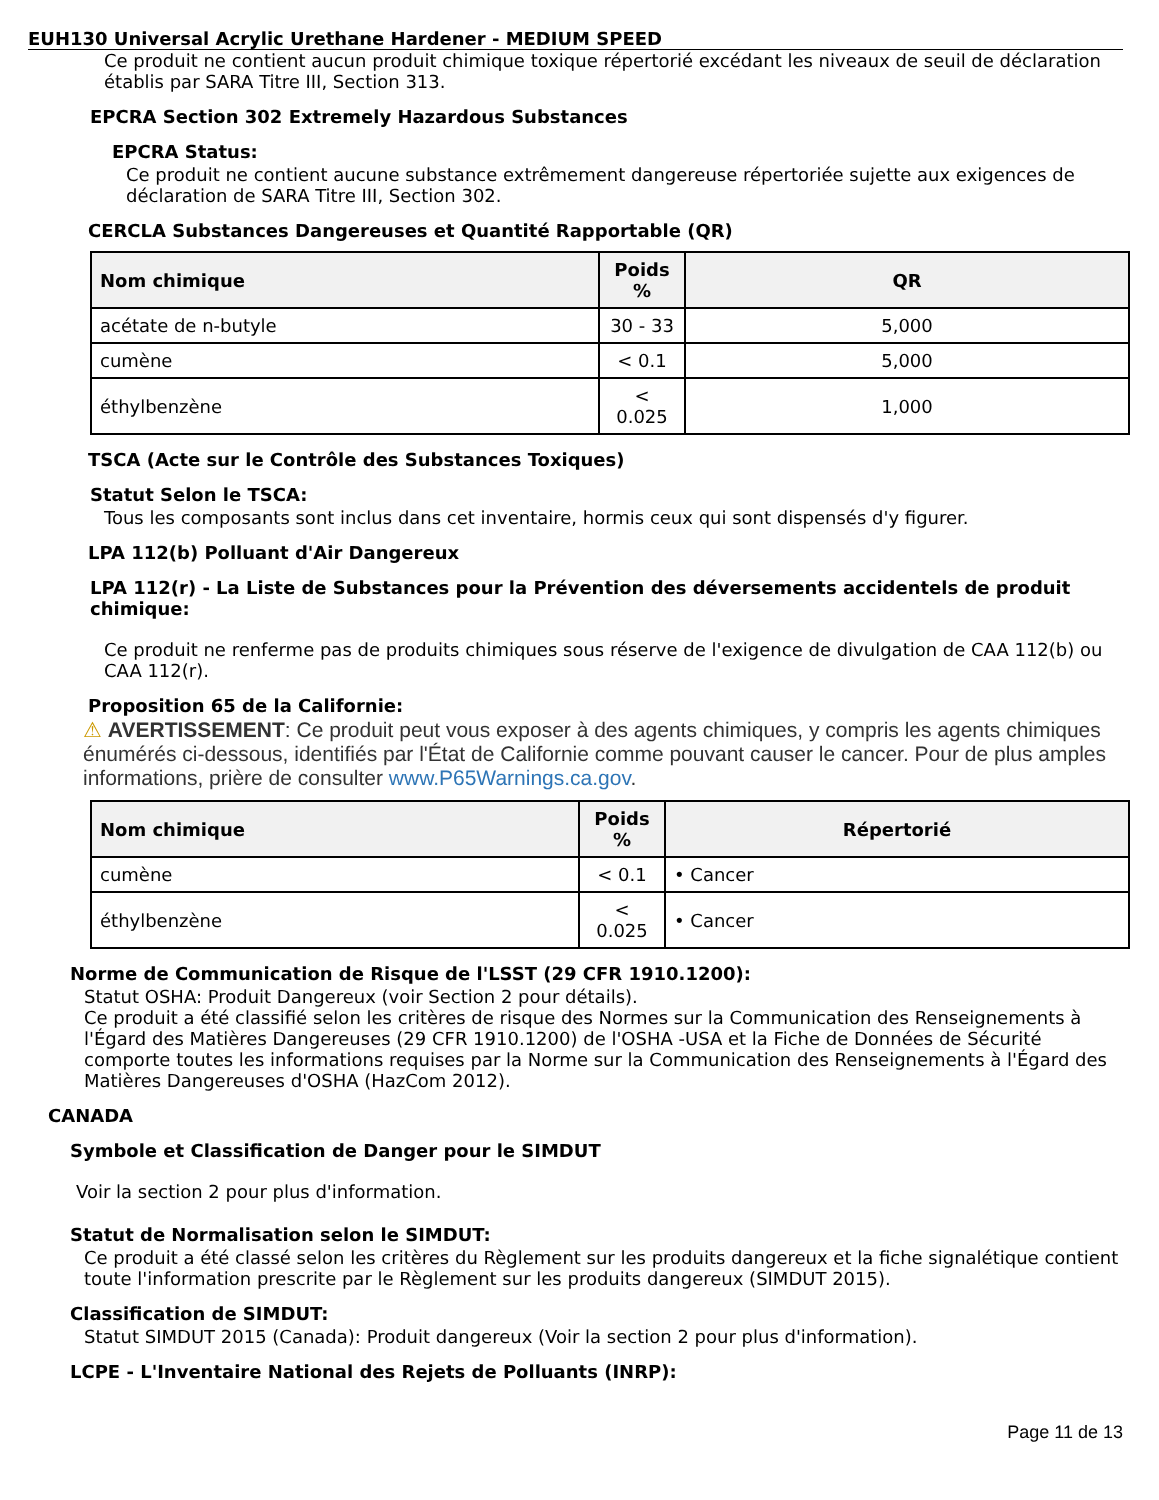EUH130 Universal Acrylic Urethane Hardener - MEDIUM SPEED
Ce produit ne contient aucun produit chimique toxique répertorié excédant les niveaux de seuil de déclaration établis par SARA Titre III, Section 313.
EPCRA Section 302 Extremely Hazardous Substances
EPCRA Status:
Ce produit ne contient aucune substance extrêmement dangereuse répertoriée sujette aux exigences de déclaration de SARA Titre III, Section 302.
CERCLA Substances Dangereuses et Quantité Rapportable (QR)
| Nom chimique | Poids % | QR |
| --- | --- | --- |
| acétate de n-butyle | 30 - 33 | 5,000 |
| cumène | < 0.1 | 5,000 |
| éthylbenzène | < 0.025 | 1,000 |
TSCA (Acte sur le Contrôle des Substances Toxiques)
Statut Selon le TSCA:
Tous les composants sont inclus dans cet inventaire, hormis ceux qui sont dispensés d'y figurer.
LPA 112(b) Polluant d'Air Dangereux
LPA 112(r) - La Liste de Substances pour la Prévention des déversements accidentels de produit chimique:
Ce produit ne renferme pas de produits chimiques sous réserve de l'exigence de divulgation de CAA 112(b) ou CAA 112(r).
Proposition 65 de la Californie:
⚠ AVERTISSEMENT: Ce produit peut vous exposer à des agents chimiques, y compris les agents chimiques énumérés ci-dessous, identifiés par l'État de Californie comme pouvant causer le cancer. Pour de plus amples informations, prière de consulter www.P65Warnings.ca.gov.
| Nom chimique | Poids % | Répertorié |
| --- | --- | --- |
| cumène | < 0.1 | • Cancer |
| éthylbenzène | < 0.025 | • Cancer |
Norme de Communication de Risque de l'LSST (29 CFR 1910.1200):
Statut OSHA: Produit Dangereux (voir Section 2 pour détails).
Ce produit a été classifié selon les critères de risque des Normes sur la Communication des Renseignements à l'Égard des Matières Dangereuses (29 CFR 1910.1200) de l'OSHA -USA et la Fiche de Données de Sécurité comporte toutes les informations requises par la Norme sur la Communication des Renseignements à l'Égard des Matières Dangereuses d'OSHA (HazCom 2012).
CANADA
Symbole et Classification de Danger pour le SIMDUT
Voir la section 2 pour plus d'information.
Statut de Normalisation selon le SIMDUT:
Ce produit a été classé selon les critères du Règlement sur les produits dangereux et la fiche signalétique contient toute l'information prescrite par le Règlement sur les produits dangereux (SIMDUT 2015).
Classification de SIMDUT:
Statut SIMDUT 2015 (Canada): Produit dangereux (Voir la section 2 pour plus d'information).
LCPE - L'Inventaire National des Rejets de Polluants (INRP):
Page 11 de 13